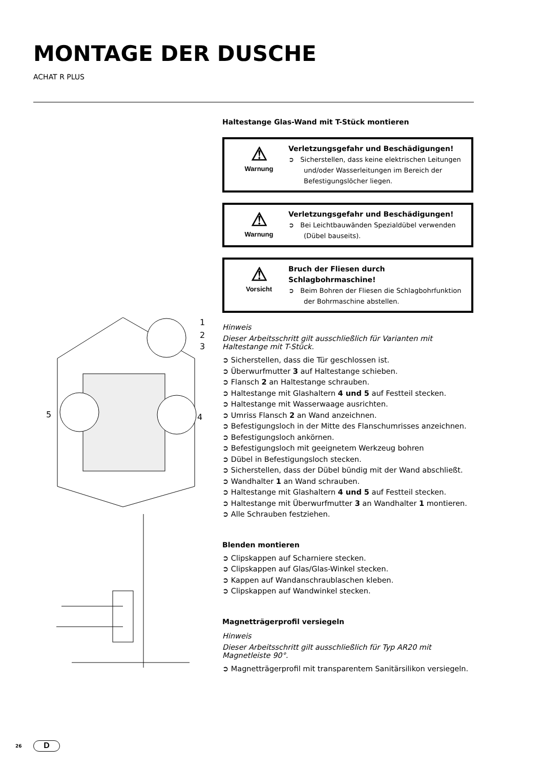MONTAGE DER DUSCHE
ACHAT R PLUS
1
2
3
5
4
Haltestange Glas-Wand mit T-Stück montieren
⚠
Warnung
Verletzungsgefahr und Beschädigungen!
➲ Sicherstellen, dass keine elektrischen Leitungen und/oder Wasserleitungen im Bereich der Befestigungslöcher liegen.
⚠
Warnung
Verletzungsgefahr und Beschädigungen!
➲ Bei Leichtbauwänden Spezialdübel verwenden (Dübel bauseits).
⚠
Vorsicht
Bruch der Fliesen durch Schlagbohrmaschine!
➲ Beim Bohren der Fliesen die Schlagbohrfunktion der Bohrmaschine abstellen.
Hinweis
Dieser Arbeitsschritt gilt ausschließlich für Varianten mit Haltestange mit T-Stück.
➲ Sicherstellen, dass die Tür geschlossen ist.
➲ Überwurfmutter 3 auf Haltestange schieben.
➲ Flansch 2 an Haltestange schrauben.
➲ Haltestange mit Glashaltern 4 und 5 auf Festteil stecken.
➲ Haltestange mit Wasserwaage ausrichten.
➲ Umriss Flansch 2 an Wand anzeichnen.
➲ Befestigungsloch in der Mitte des Flanschumrisses anzeichnen.
➲ Befestigungsloch ankörnen.
➲ Befestigungsloch mit geeignetem Werkzeug bohren
➲ Dübel in Befestigungsloch stecken.
➲ Sicherstellen, dass der Dübel bündig mit der Wand abschließt.
➲ Wandhalter 1 an Wand schrauben.
➲ Haltestange mit Glashaltern 4 und 5 auf Festteil stecken.
➲ Haltestange mit Überwurfmutter 3 an Wandhalter 1 montieren.
➲ Alle Schrauben festziehen.
Blenden montieren
➲ Clipskappen auf Scharniere stecken.
➲ Clipskappen auf Glas/Glas-Winkel stecken.
➲ Kappen auf Wandanschraublaschen kleben.
➲ Clipskappen auf Wandwinkel stecken.
Magnetträgerprofil versiegeln
Hinweis
Dieser Arbeitsschritt gilt ausschließlich für Typ AR20 mit Magnetleiste 90°.
➲ Magnetträgerprofil mit transparentem Sanitärsilikon versiegeln.
26 D